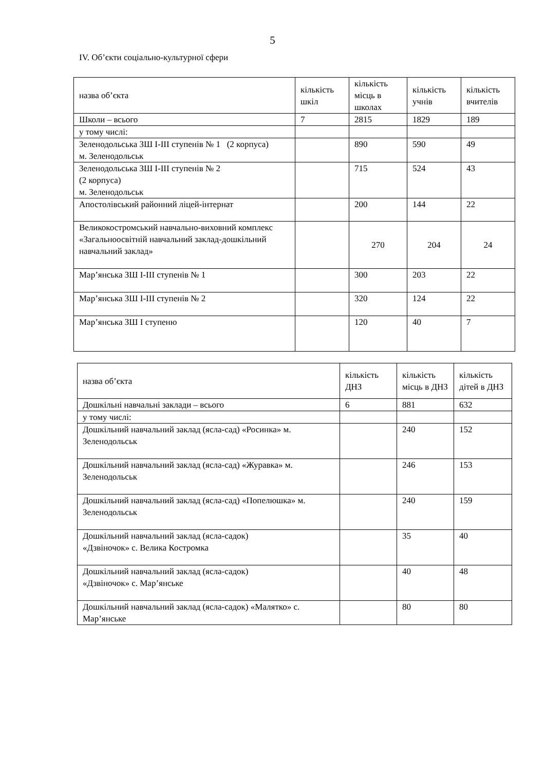5
IV. Об’єкти соціально-культурної сфери
| назва об’єкта | кількість шкіл | кількість місць в школах | кількість учнів | кількість вчителів |
| Школи – всього | 7 | 2815 | 1829 | 189 |
| у тому числі: | | | | |
| Зеленодольська ЗШ І-ІІІ ступенів № 1 (2 корпуса) м. Зеленодольськ | | 890 | 590 | 49 |
| Зеленодольська ЗШ І-ІІІ ступенів № 2 (2 корпуса) м. Зеленодольськ | | 715 | 524 | 43 |
| Апостолівський районний ліцей-інтернат | | 200 | 144 | 22 |
| Великокостромський навчально-виховний комплекс «Загальноосвітній навчальний заклад-дошкільний навчальний заклад» | | 270 | 204 | 24 |
| Мар’янська ЗШ І-ІІІ ступенів № 1 | | 300 | 203 | 22 |
| Мар’янська ЗШ І-ІІІ ступенів № 2 | | 320 | 124 | 22 |
| Мар’янська ЗШ І ступеню | | 120 | 40 | 7 |
| назва об’єкта | кількість ДНЗ | кількість місць в ДНЗ | кількість дітей в ДНЗ |
| Дошкільні навчальні заклади – всього | 6 | 881 | 632 |
| у тому числі: | | | |
| Дошкільний навчальний заклад (ясла-сад) «Росинка» м. Зеленодольськ | | 240 | 152 |
| Дошкільний навчальний заклад (ясла-сад) «Журавка» м. Зеленодольськ | | 246 | 153 |
| Дошкільний навчальний заклад (ясла-сад) «Попелюшка» м. Зеленодольськ | | 240 | 159 |
| Дошкільний навчальний заклад (ясла-садок) «Дзвіночок» с. Велика Костромка | | 35 | 40 |
| Дошкільний навчальний заклад (ясла-садок) «Дзвіночок» с. Мар’янське | | 40 | 48 |
| Дошкільний навчальний заклад (ясла-садок) «Малятко» с. Мар’янське | | 80 | 80 |